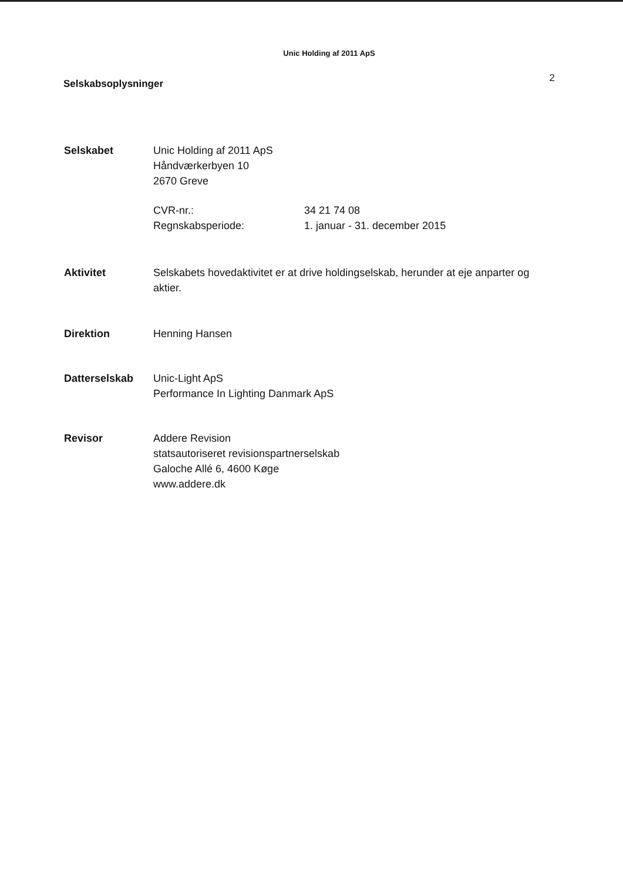Unic Holding af 2011 ApS
Selskabsoplysninger
2
Selskabet Unic Holding af 2011 ApS
Håndværkerbyen 10
2670 Greve
CVR-nr.: 34 21 74 08
Regnskabsperiode: 1. januar - 31. december 2015
Aktivitet Selskabets hovedaktivitet er at drive holdingselskab, herunder at eje anparter og aktier.
Direktion Henning Hansen
Datterselskab Unic-Light ApS
Performance In Lighting Danmark ApS
Revisor Addere Revision
statsautoriseret revisionspartnerselskab
Galoche Allé 6, 4600 Køge
www.addere.dk